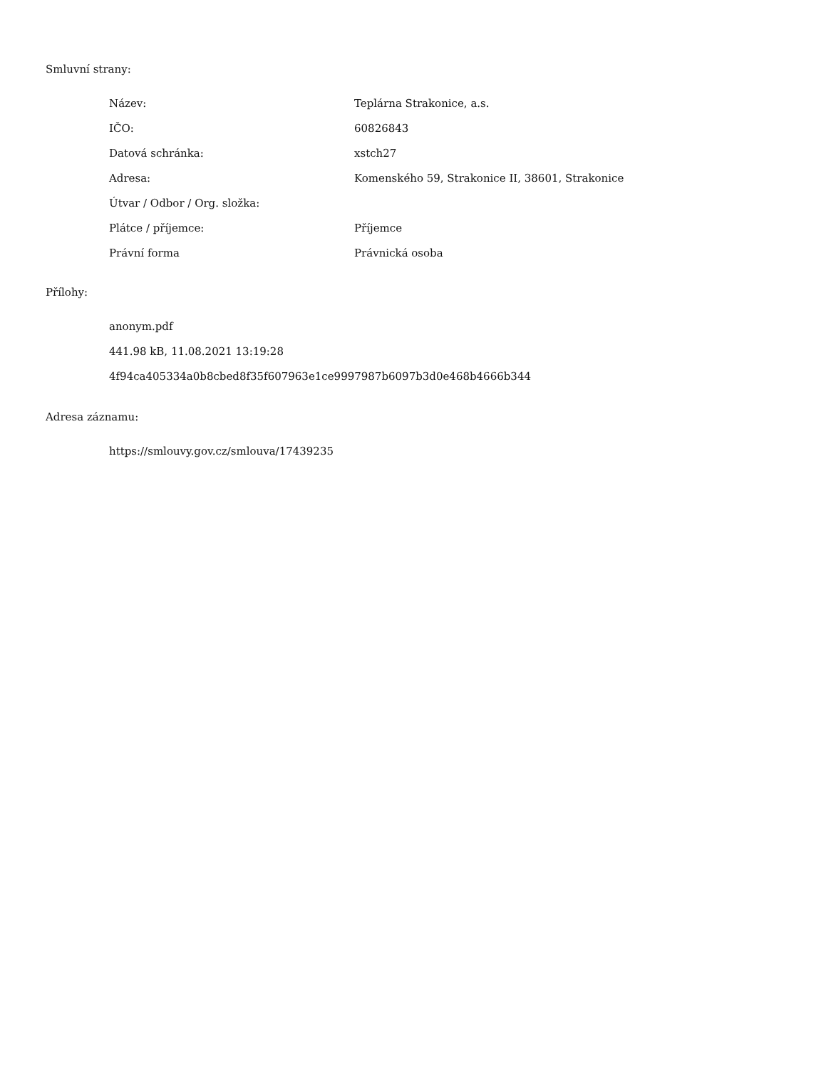Smluvní strany:
| Název: | Teplárna Strakonice, a.s. |
| IČO: | 60826843 |
| Datová schránka: | xstch27 |
| Adresa: | Komenského 59, Strakonice II, 38601, Strakonice |
| Útvar / Odbor / Org. složka: | |
| Plátce / příjemce: | Příjemce |
| Právní forma | Právnická osoba |
Přílohy:
anonym.pdf
441.98 kB, 11.08.2021 13:19:28
4f94ca405334a0b8cbed8f35f607963e1ce9997987b6097b3d0e468b4666b344
Adresa záznamu:
https://smlouvy.gov.cz/smlouva/17439235